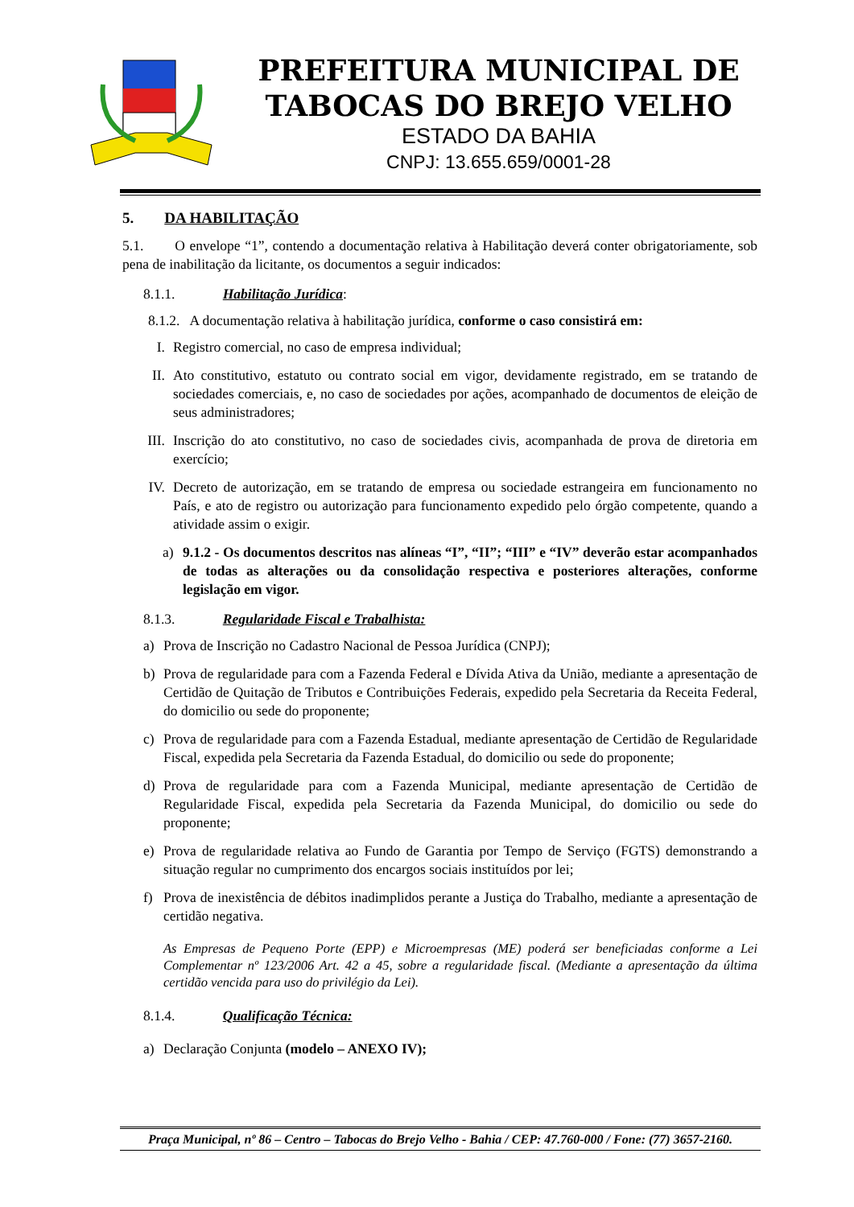PREFEITURA MUNICIPAL DE
TABOCAS DO BREJO VELHO
ESTADO DA BAHIA
CNPJ: 13.655.659/0001-28
5. DA HABILITAÇÃO
5.1. O envelope “1”, contendo a documentação relativa à Habilitação deverá conter obrigatoriamente, sob pena de inabilitação da licitante, os documentos a seguir indicados:
8.1.1. Habilitação Jurídica:
8.1.2. A documentação relativa à habilitação jurídica, conforme o caso consistirá em:
I. Registro comercial, no caso de empresa individual;
II. Ato constitutivo, estatuto ou contrato social em vigor, devidamente registrado, em se tratando de sociedades comerciais, e, no caso de sociedades por ações, acompanhado de documentos de eleição de seus administradores;
III. Inscrição do ato constitutivo, no caso de sociedades civis, acompanhada de prova de diretoria em exercício;
IV. Decreto de autorização, em se tratando de empresa ou sociedade estrangeira em funcionamento no País, e ato de registro ou autorização para funcionamento expedido pelo órgão competente, quando a atividade assim o exigir.
a) 9.1.2 - Os documentos descritos nas alíneas “I”, “II”; “III” e “IV” deverão estar acompanhados de todas as alterações ou da consolidação respectiva e posteriores alterações, conforme legislação em vigor.
8.1.3. Regularidade Fiscal e Trabalhista:
a) Prova de Inscrição no Cadastro Nacional de Pessoa Jurídica (CNPJ);
b) Prova de regularidade para com a Fazenda Federal e Dívida Ativa da União, mediante a apresentação de Certidão de Quitação de Tributos e Contribuições Federais, expedido pela Secretaria da Receita Federal, do domicilio ou sede do proponente;
c) Prova de regularidade para com a Fazenda Estadual, mediante apresentação de Certidão de Regularidade Fiscal, expedida pela Secretaria da Fazenda Estadual, do domicilio ou sede do proponente;
d) Prova de regularidade para com a Fazenda Municipal, mediante apresentação de Certidão de Regularidade Fiscal, expedida pela Secretaria da Fazenda Municipal, do domicilio ou sede do proponente;
e) Prova de regularidade relativa ao Fundo de Garantia por Tempo de Serviço (FGTS) demonstrando a situação regular no cumprimento dos encargos sociais instituídos por lei;
f) Prova de inexistência de débitos inadimplidos perante a Justiça do Trabalho, mediante a apresentação de certidão negativa.
As Empresas de Pequeno Porte (EPP) e Microempresas (ME) poderá ser beneficiadas conforme a Lei Complementar nº 123/2006 Art. 42 a 45, sobre a regularidade fiscal. (Mediante a apresentação da última certidão vencida para uso do privilégio da Lei).
8.1.4. Qualificação Técnica:
a) Declaração Conjunta (modelo – ANEXO IV);
Praça Municipal, nº 86 – Centro – Tabocas do Brejo Velho - Bahia / CEP: 47.760-000 / Fone: (77) 3657-2160.